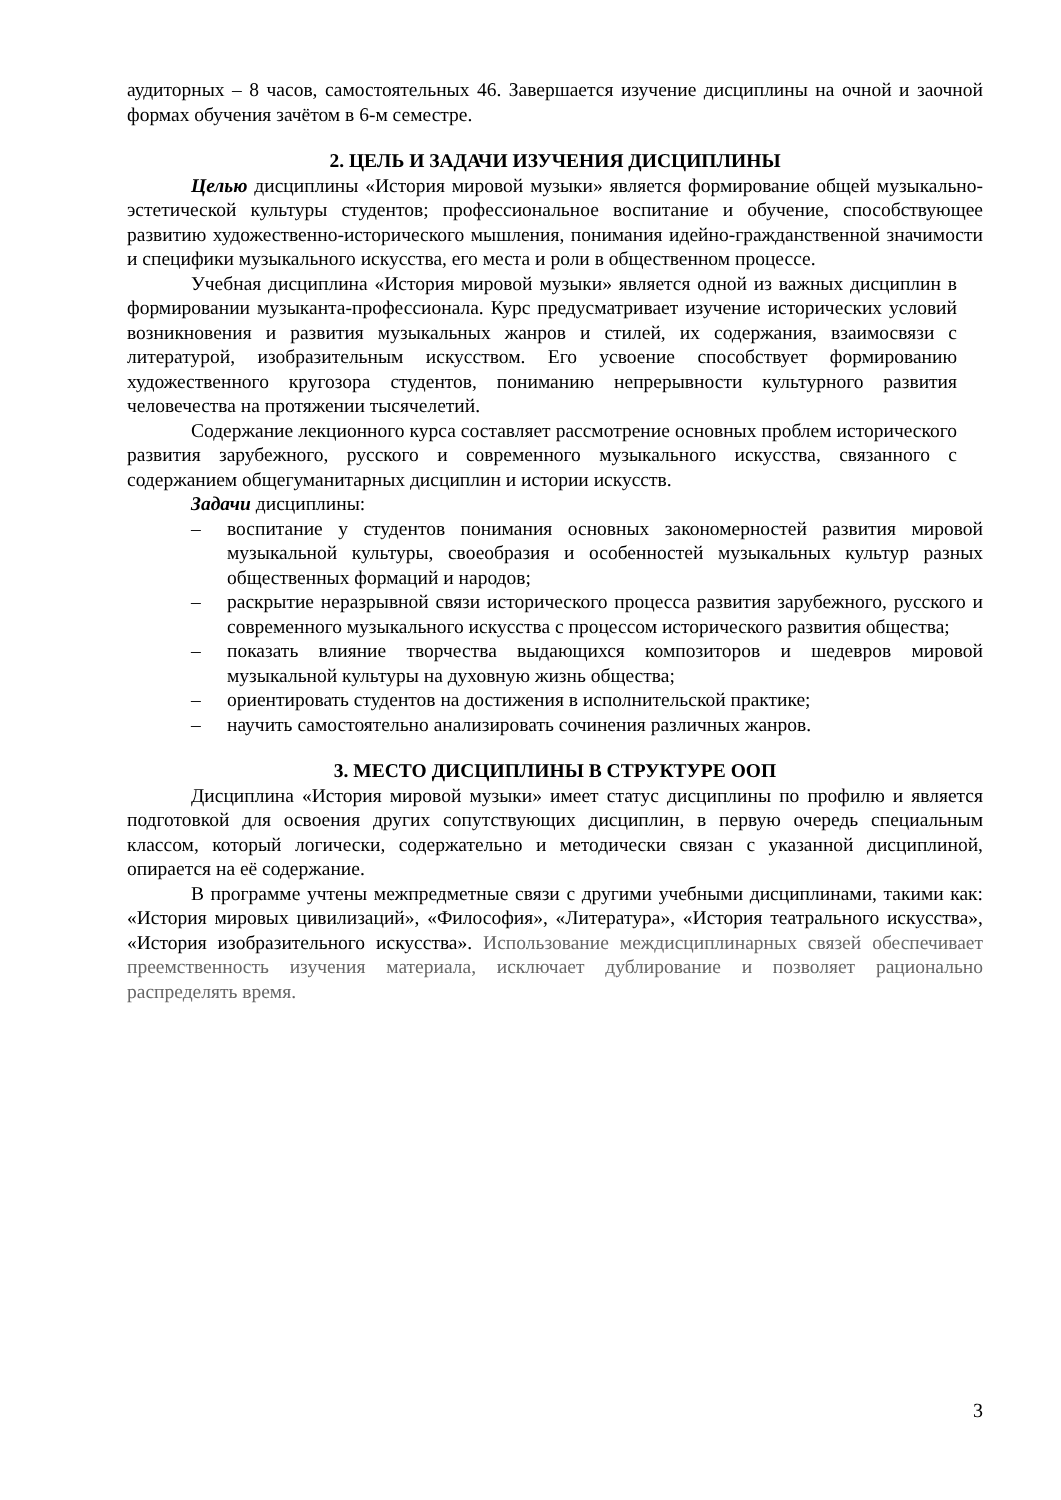аудиторных – 8 часов, самостоятельных 46. Завершается изучение дисциплины на очной и заочной формах обучения зачётом в 6-м семестре.
2. ЦЕЛЬ И ЗАДАЧИ ИЗУЧЕНИЯ ДИСЦИПЛИНЫ
Целью дисциплины «История мировой музыки» является формирование общей музыкально-эстетической культуры студентов; профессиональное воспитание и обучение, способствующее развитию художественно-исторического мышления, понимания идейно-гражданственной значимости и специфики музыкального искусства, его места и роли в общественном процессе.
Учебная дисциплина «История мировой музыки» является одной из важных дисциплин в формировании музыканта-профессионала. Курс предусматривает изучение исторических условий возникновения и развития музыкальных жанров и стилей, их содержания, взаимосвязи с литературой, изобразительным искусством. Его усвоение способствует формированию художественного кругозора студентов, пониманию непрерывности культурного развития человечества на протяжении тысячелетий.
Содержание лекционного курса составляет рассмотрение основных проблем исторического развития зарубежного, русского и современного музыкального искусства, связанного с содержанием общегуманитарных дисциплин и истории искусств.
Задачи дисциплины:
– воспитание у студентов понимания основных закономерностей развития мировой музыкальной культуры, своеобразия и особенностей музыкальных культур разных общественных формаций и народов;
– раскрытие неразрывной связи исторического процесса развития зарубежного, русского и современного музыкального искусства с процессом исторического развития общества;
– показать влияние творчества выдающихся композиторов и шедевров мировой музыкальной культуры на духовную жизнь общества;
– ориентировать студентов на достижения в исполнительской практике;
– научить самостоятельно анализировать сочинения различных жанров.
3. МЕСТО ДИСЦИПЛИНЫ В СТРУКТУРЕ ООП
Дисциплина «История мировой музыки» имеет статус дисциплины по профилю и является подготовкой для освоения других сопутствующих дисциплин, в первую очередь специальным классом, который логически, содержательно и методически связан с указанной дисциплиной, опирается на её содержание.
В программе учтены межпредметные связи с другими учебными дисциплинами, такими как: «История мировых цивилизаций», «Философия», «Литература», «История театрального искусства», «История изобразительного искусства». Использование междисциплинарных связей обеспечивает преемственность изучения материала, исключает дублирование и позволяет рационально распределять время.
3